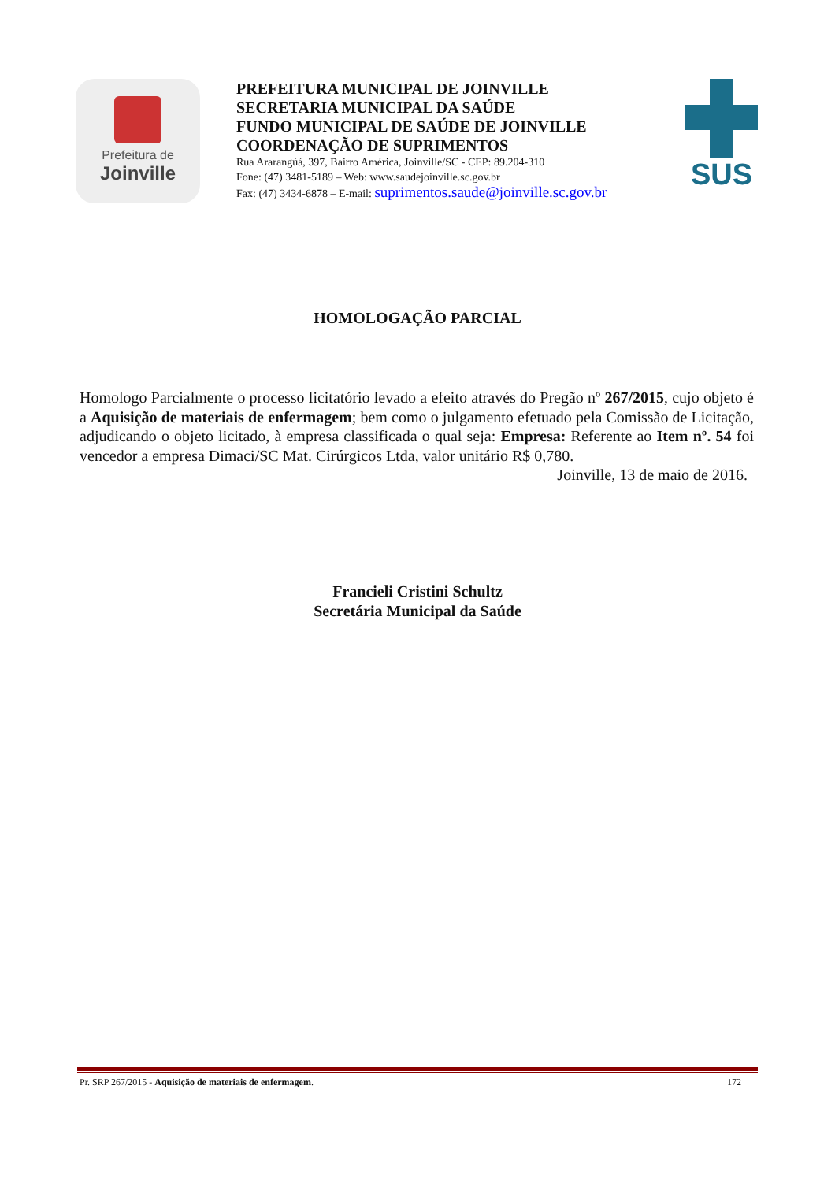Prefeitura de
Joinville
PREFEITURA MUNICIPAL DE JOINVILLE
SECRETARIA MUNICIPAL DA SAÚDE
FUNDO MUNICIPAL DE SAÚDE DE JOINVILLE
COORDENAÇÃO DE SUPRIMENTOS
Rua Ararangúá, 397, Bairro América, Joinville/SC - CEP: 89.204-310
Fone: (47) 3481-5189 – Web: www.saudejoinville.sc.gov.br
Fax: (47) 3434-6878 – E-mail: suprimentos.saude@joinville.sc.gov.br
SUS
HOMOLOGAÇÃO PARCIAL
Homologo Parcialmente o processo licitatório levado a efeito através do Pregão nº 267/2015, cujo objeto é a Aquisição de materiais de enfermagem; bem como o julgamento efetuado pela Comissão de Licitação, adjudicando o objeto licitado, à empresa classificada o qual seja: Empresa: Referente ao Item nº. 54 foi vencedor a empresa Dimaci/SC Mat. Cirúrgicos Ltda, valor unitário R$ 0,780.
Joinville, 13 de maio de 2016.
Francieli Cristini Schultz
Secretária Municipal da Saúde
Pr. SRP 267/2015 - Aquisição de materiais de enfermagem. 172